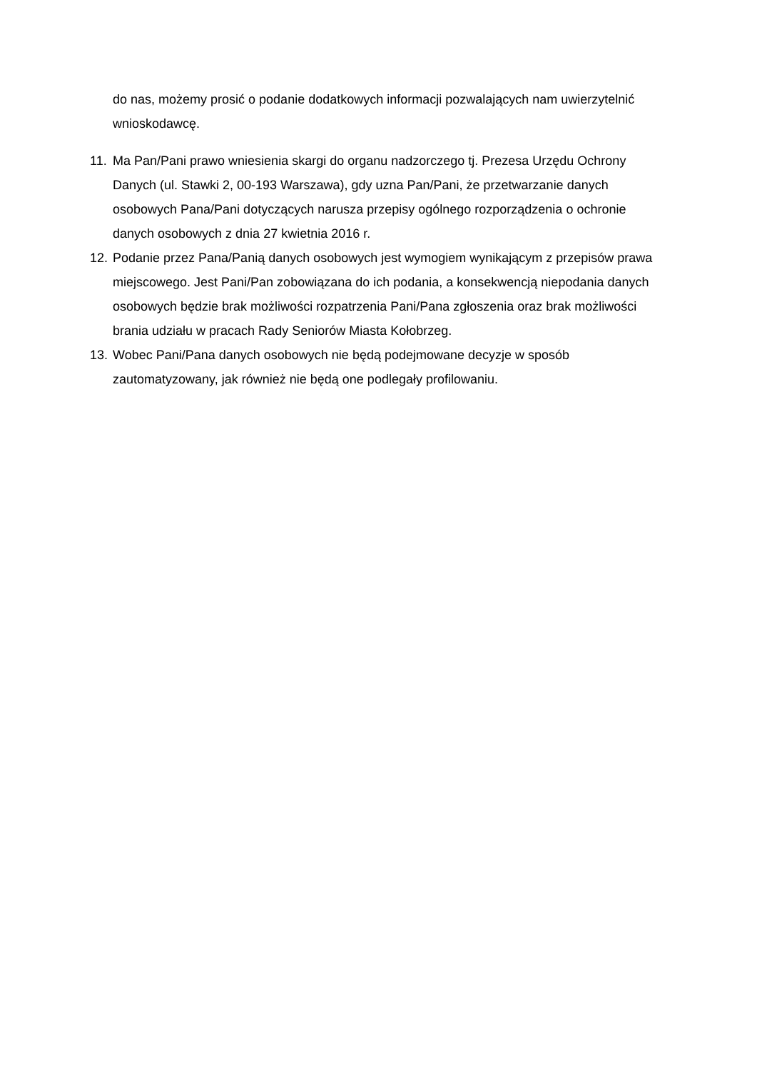do nas, możemy prosić o podanie dodatkowych informacji pozwalających nam uwierzytelnić wnioskodawcę.
11.
Ma Pan/Pani prawo wniesienia skargi do organu nadzorczego tj. Prezesa Urzędu Ochrony Danych (ul. Stawki 2, 00-193 Warszawa), gdy uzna Pan/Pani, że przetwarzanie danych osobowych Pana/Pani dotyczących narusza przepisy ogólnego rozporządzenia o ochronie danych osobowych z dnia 27 kwietnia 2016 r.
12.
Podanie przez Pana/Panią danych osobowych jest wymogiem wynikającym z przepisów prawa miejscowego. Jest Pani/Pan zobowiązana do ich podania, a konsekwencją niepodania danych osobowych będzie brak możliwości rozpatrzenia Pani/Pana zgłoszenia oraz brak możliwości brania udziału w pracach Rady Seniorów Miasta Kołobrzeg.
13.
Wobec Pani/Pana danych osobowych nie będą podejmowane decyzje w sposób zautomatyzowany, jak również nie będą one podlegały profilowaniu.